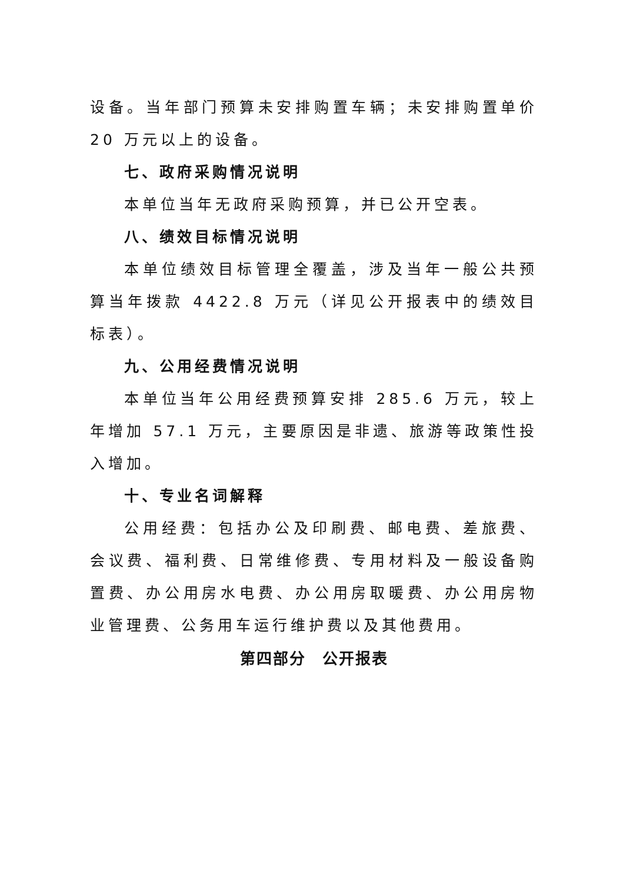设备。当年部门预算未安排购置车辆；未安排购置单价 20 万元以上的设备。
七、政府采购情况说明
本单位当年无政府采购预算，并已公开空表。
八、绩效目标情况说明
本单位绩效目标管理全覆盖，涉及当年一般公共预算当年拨款 4422.8 万元（详见公开报表中的绩效目标表）。
九、公用经费情况说明
本单位当年公用经费预算安排 285.6 万元，较上年增加 57.1 万元，主要原因是非遗、旅游等政策性投入增加。
十、专业名词解释
公用经费：包括办公及印刷费、邮电费、差旅费、会议费、福利费、日常维修费、专用材料及一般设备购置费、办公用房水电费、办公用房取暖费、办公用房物业管理费、公务用车运行维护费以及其他费用。
第四部分　公开报表